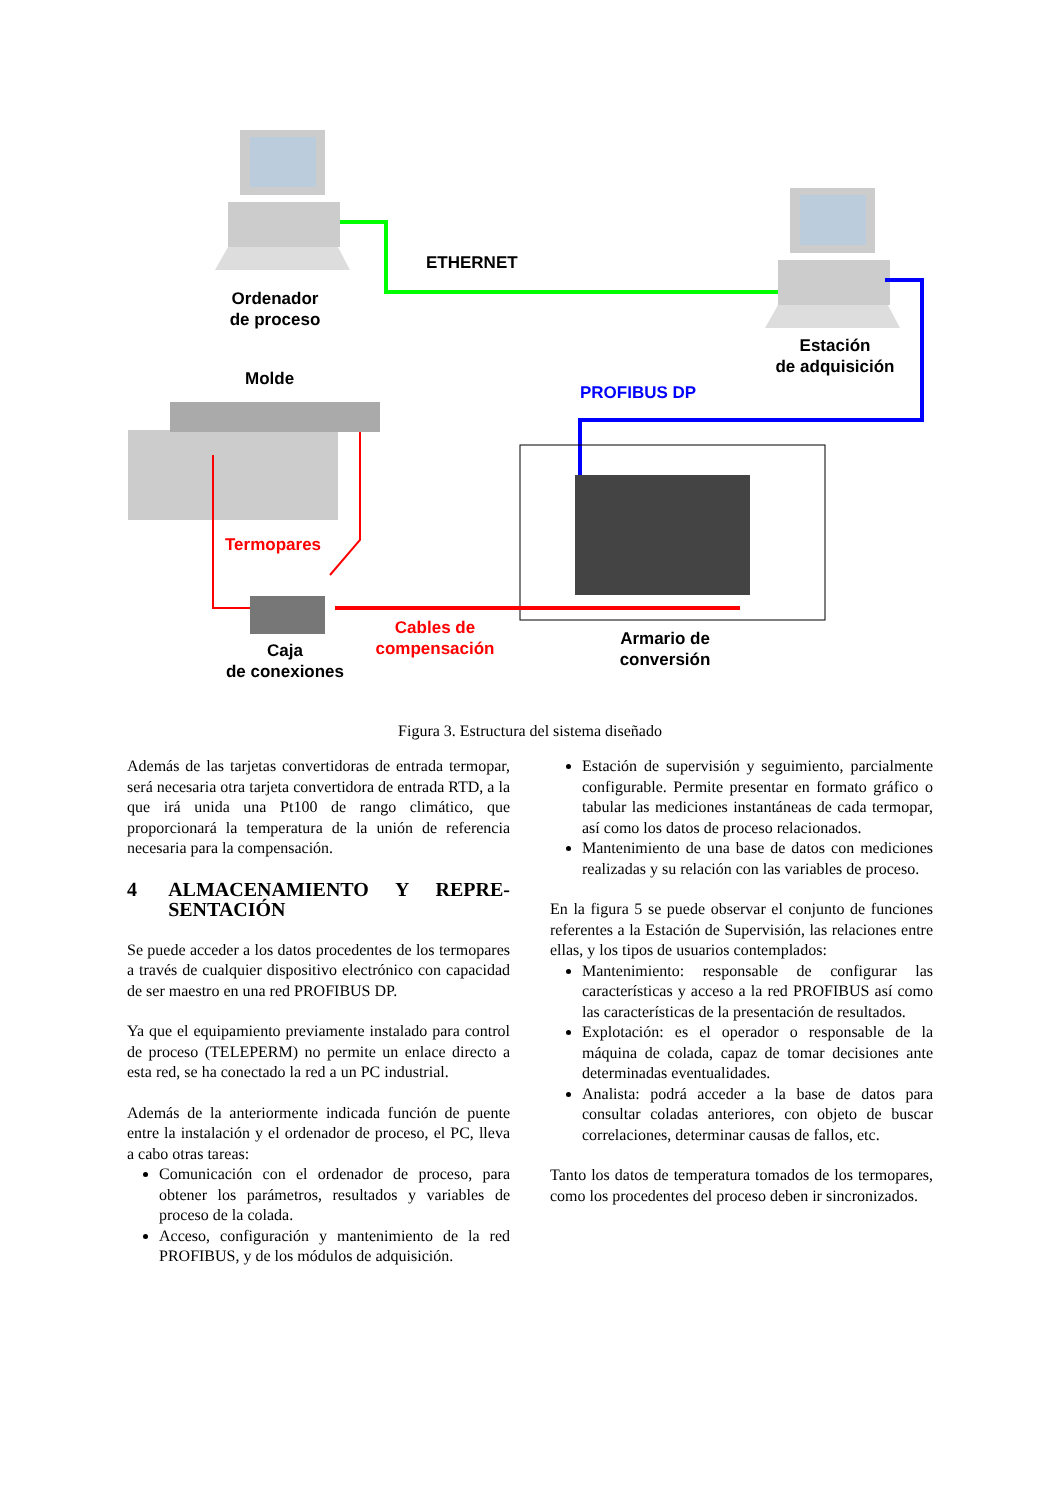Ordenador
de proceso
ETHERNET
Estación
de adquisición
Molde
PROFIBUS DP
Termopares
Cables de
compensación
Caja
de conexiones
Armario de
conversión
Figura 3. Estructura del sistema diseñado
Además de las tarjetas convertidoras de entrada termopar, será necesaria otra tarjeta convertidora de entrada RTD, a la que irá unida una Pt100 de rango climático, que proporcionará la temperatura de la unión de referencia necesaria para la compensación.
4 ALMACENAMIENTO Y REPRE-SENTACIÓN
Se puede acceder a los datos procedentes de los termopares a través de cualquier dispositivo electrónico con capacidad de ser maestro en una red PROFIBUS DP.
Ya que el equipamiento previamente instalado para control de proceso (TELEPERM) no permite un enlace directo a esta red, se ha conectado la red a un PC industrial.
Además de la anteriormente indicada función de puente entre la instalación y el ordenador de proceso, el PC, lleva a cabo otras tareas:
Comunicación con el ordenador de proceso, para obtener los parámetros, resultados y variables de proceso de la colada.
Acceso, configuración y mantenimiento de la red PROFIBUS, y de los módulos de adquisición.
Estación de supervisión y seguimiento, parcialmente configurable. Permite presentar en formato gráfico o tabular las mediciones instantáneas de cada termopar, así como los datos de proceso relacionados.
Mantenimiento de una base de datos con mediciones realizadas y su relación con las variables de proceso.
En la figura 5 se puede observar el conjunto de funciones referentes a la Estación de Supervisión, las relaciones entre ellas, y los tipos de usuarios contemplados:
Mantenimiento: responsable de configurar las características y acceso a la red PROFIBUS así como las características de la presentación de resultados.
Explotación: es el operador o responsable de la máquina de colada, capaz de tomar decisiones ante determinadas eventualidades.
Analista: podrá acceder a la base de datos para consultar coladas anteriores, con objeto de buscar correlaciones, determinar causas de fallos, etc.
Tanto los datos de temperatura tomados de los termopares, como los procedentes del proceso deben ir sincronizados.